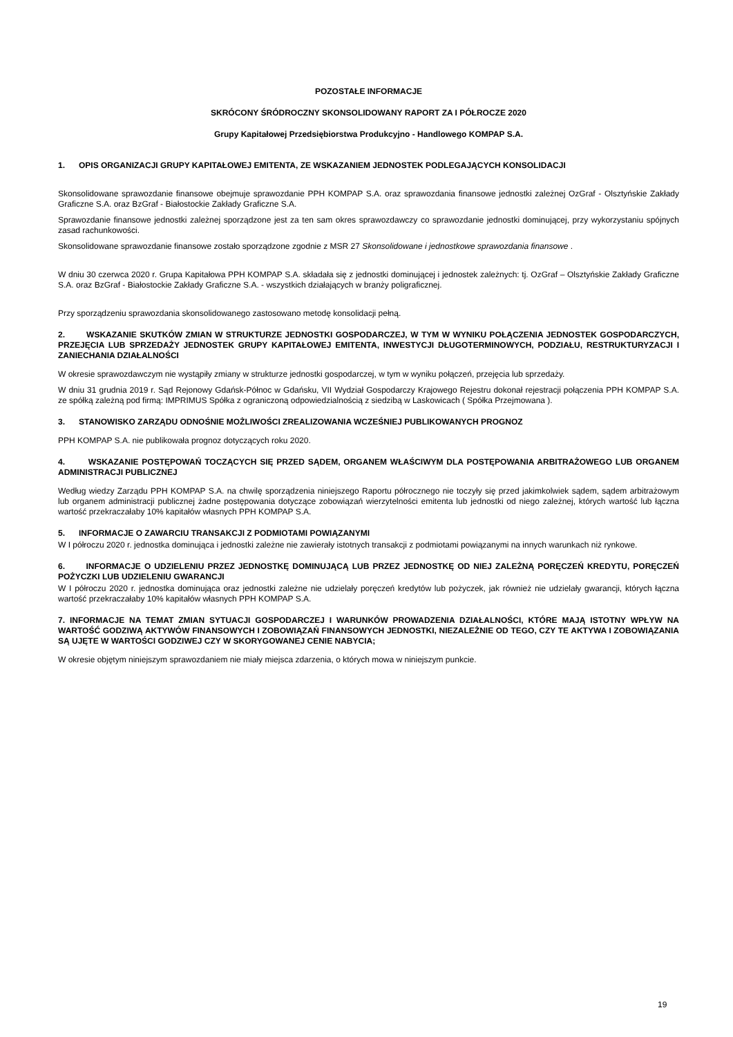POZOSTAŁE INFORMACJE
SKRÓCONY ŚRÓDROCZNY SKONSOLIDOWANY RAPORT ZA I PÓŁROCZE 2020
Grupy Kapitałowej Przedsiębiorstwa Produkcyjno - Handlowego KOMPAP S.A.
1. OPIS ORGANIZACJI GRUPY KAPITAŁOWEJ EMITENTA, ZE WSKAZANIEM JEDNOSTEK PODLEGAJĄCYCH KONSOLIDACJI
Skonsolidowane sprawozdanie finansowe obejmuje sprawozdanie PPH KOMPAP S.A. oraz sprawozdania finansowe jednostki zależnej OzGraf - Olsztyńskie Zakłady Graficzne S.A. oraz BzGraf - Białostockie Zakłady Graficzne S.A.
Sprawozdanie finansowe jednostki zależnej sporządzone jest za ten sam okres sprawozdawczy co sprawozdanie jednostki dominującej, przy wykorzystaniu spójnych zasad rachunkowości.
Skonsolidowane sprawozdanie finansowe zostało sporządzone zgodnie z MSR 27 Skonsolidowane i jednostkowe sprawozdania finansowe .
W dniu 30 czerwca 2020 r. Grupa Kapitałowa PPH KOMPAP S.A. składała się z jednostki dominującej i jednostek zależnych: tj. OzGraf – Olsztyńskie Zakłady Graficzne S.A. oraz BzGraf - Białostockie Zakłady Graficzne S.A. - wszystkich działających w branży poligraficznej.
Przy sporządzeniu sprawozdania skonsolidowanego zastosowano metodę konsolidacji pełną.
2. WSKAZANIE SKUTKÓW ZMIAN W STRUKTURZE JEDNOSTKI GOSPODARCZEJ, W TYM W WYNIKU POŁĄCZENIA JEDNOSTEK GOSPODARCZYCH, PRZEJĘCIA LUB SPRZEDAŻY JEDNOSTEK GRUPY KAPITAŁOWEJ EMITENTA, INWESTYCJI DŁUGOTERMINOWYCH, PODZIAŁU, RESTRUKTURYZACJI I ZANIECHANIA DZIAŁALNOŚCI
W okresie sprawozdawczym nie wystąpiły zmiany w strukturze jednostki gospodarczej, w tym w wyniku połączeń, przejęcia lub sprzedaży.
W dniu 31 grudnia 2019 r. Sąd Rejonowy Gdańsk-Północ w Gdańsku, VII Wydział Gospodarczy Krajowego Rejestru dokonał rejestracji połączenia PPH KOMPAP S.A. ze spółką zależną pod firmą: IMPRIMUS Spółka z ograniczoną odpowiedzialnością z siedzibą w Laskowicach ( Spółka Przejmowana ).
3. STANOWISKO ZARZĄDU ODNOŚNIE MOŻLIWOŚCI ZREALIZOWANIA WCZEŚNIEJ PUBLIKOWANYCH PROGNOZ
PPH KOMPAP S.A. nie publikowała prognoz dotyczących roku 2020.
4. WSKAZANIE POSTĘPOWAŃ TOCZĄCYCH SIĘ PRZED SĄDEM, ORGANEM WŁAŚCIWYM DLA POSTĘPOWANIA ARBITRAŻOWEGO LUB ORGANEM ADMINISTRACJI PUBLICZNEJ
Według wiedzy Zarządu PPH KOMPAP S.A. na chwilę sporządzenia niniejszego Raportu półrocznego nie toczyły się przed jakimkolwiek sądem, sądem arbitrażowym lub organem administracji publicznej żadne postępowania dotyczące zobowiązań wierzytelności emitenta lub jednostki od niego zależnej, których wartość lub łączna wartość przekraczałaby 10% kapitałów własnych PPH KOMPAP S.A.
5. INFORMACJE O ZAWARCIU TRANSAKCJI Z PODMIOTAMI POWIĄZANYMI
W I półroczu 2020 r. jednostka dominująca i jednostki zależne nie zawierały istotnych transakcji z podmiotami powiązanymi na innych warunkach niż rynkowe.
6. INFORMACJE O UDZIELENIU PRZEZ JEDNOSTKĘ DOMINUJĄCĄ LUB PRZEZ JEDNOSTKĘ OD NIEJ ZALEŻNĄ PORĘCZEŃ KREDYTU, PORĘCZEŃ POŻYCZKI LUB UDZIELENIU GWARANCJI
W I półroczu 2020 r. jednostka dominująca oraz jednostki zależne nie udzielały poręczeń kredytów lub pożyczek, jak również nie udzielały gwarancji, których łączna wartość przekraczałaby 10% kapitałów własnych PPH KOMPAP S.A.
7. INFORMACJE NA TEMAT ZMIAN SYTUACJI GOSPODARCZEJ I WARUNKÓW PROWADZENIA DZIAŁALNOŚCI, KTÓRE MAJĄ ISTOTNY WPŁYW NA WARTOŚĆ GODZIWĄ AKTYWÓW FINANSOWYCH I ZOBOWIĄZAŃ FINANSOWYCH JEDNOSTKI, NIEZALEŻNIE OD TEGO, CZY TE AKTYWA I ZOBOWIĄZANIA SĄ UJĘTE W WARTOŚCI GODZIWEJ CZY W SKORYGOWANEJ CENIE NABYCIA;
W okresie objętym niniejszym sprawozdaniem nie miały miejsca zdarzenia, o których mowa w niniejszym punkcie.
19